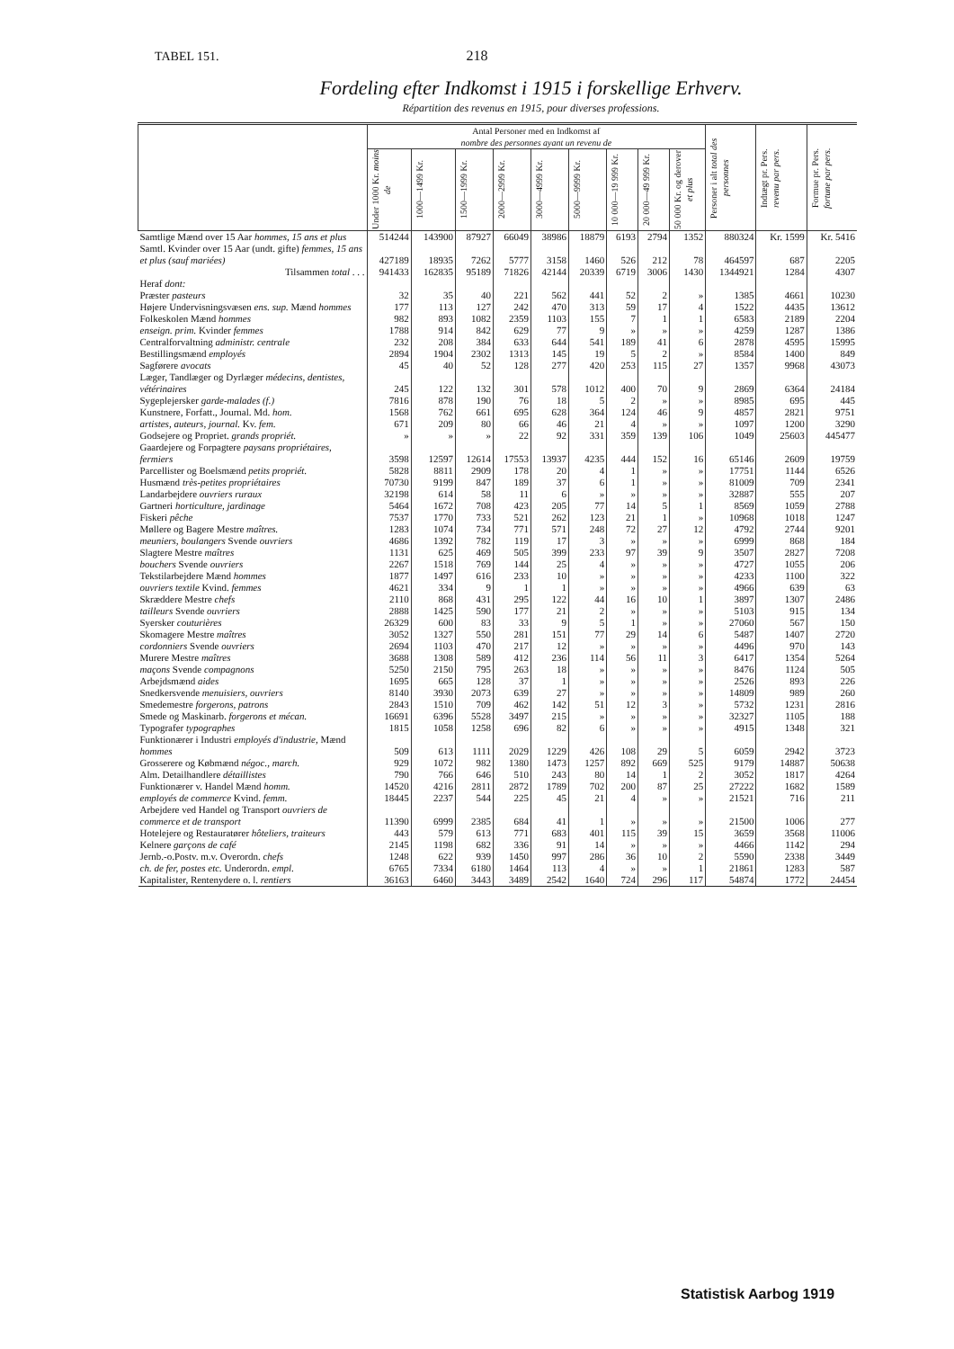TABEL 151.
218
Fordeling efter Indkomst i 1915 i forskellige Erhverv.
Répartition des revenus en 1915, pour diverses professions.
| | Antal Personer med en Indkomst af nombre des personnes ayant un revenu de | | | | | | | | | Personer i alt total des personnes | Indtægt pr. Pers. revenu par pers. | Formue pr. Pers. fortune par pers. |
| --- | --- | --- | --- | --- | --- | --- | --- | --- | --- | --- | --- | --- |
| | Under 1000 Kr. moins de | 1000—1499 Kr. | 1500—1999 Kr. | 2000—2999 Kr. | 3000—4999 Kr. | 5000—9999 Kr. | 10 000—19 999 Kr. | 20 000—49 999 Kr. | 50 000 Kr. og derover et plus | | | |
| Samtlige Mænd over 15 Aar hommes, 15 ans et plus | 514244 | 143900 | 87927 | 66049 | 38986 | 18879 | 6193 | 2794 | 1352 | 880324 | Kr. 1599 | Kr. 5416 |
| Samtl. Kvinder over 15 Aar (undt. gifte) femmes, 15 ans et plus (sauf mariées) | 427189 | 18935 | 7262 | 5777 | 3158 | 1460 | 526 | 212 | 78 | 464597 | 687 | 2205 |
| Tilsammen total . . . | 941433 | 162835 | 95189 | 71826 | 42144 | 20339 | 6719 | 3006 | 1430 | 1344921 | 1284 | 4307 |
| Heraf dont: | | | | | | | | | | | | |
| Præster pasteurs | 32 | 35 | 40 | 221 | 562 | 441 | 52 | 2 | » | 1385 | 4661 | 10230 |
| Højere Undervisningsvæsen ens. sup. Mænd hommes | 177 | 113 | 127 | 242 | 470 | 313 | 59 | 17 | 4 | 1522 | 4435 | 13612 |
| Folkeskolen Mænd hommes | 982 | 893 | 1082 | 2359 | 1103 | 155 | 7 | 1 | 1 | 6583 | 2189 | 2204 |
| enseign. prim. Kvinder femmes | 1788 | 914 | 842 | 629 | 77 | 9 | » | » | » | 4259 | 1287 | 1386 |
| Centralforvaltning administr. centrale | 232 | 208 | 384 | 633 | 644 | 541 | 189 | 41 | 6 | 2878 | 4595 | 15995 |
| Bestillingsmænd employés | 2894 | 1904 | 2302 | 1313 | 145 | 19 | 5 | 2 | » | 8584 | 1400 | 849 |
| Sagførere avocats | 45 | 40 | 52 | 128 | 277 | 420 | 253 | 115 | 27 | 1357 | 9968 | 43073 |
| Læger, Tandlæger og Dyrlæger médecins, dentistes, vétérinaires | 245 | 122 | 132 | 301 | 578 | 1012 | 400 | 70 | 9 | 2869 | 6364 | 24184 |
| Sygeplejersker garde-malades (f.) | 7816 | 878 | 190 | 76 | 18 | 5 | 2 | » | » | 8985 | 695 | 445 |
| Kunstnere, Forfatt., Journal. Md. hom. | 1568 | 762 | 661 | 695 | 628 | 364 | 124 | 46 | 9 | 4857 | 2821 | 9751 |
| artistes, auteurs, journal. Kv. fem. | 671 | 209 | 80 | 66 | 46 | 21 | 4 | » | » | 1097 | 1200 | 3290 |
| Godsejere og Propriet. grands propriét. | » | » | » | 22 | 92 | 331 | 359 | 139 | 106 | 1049 | 25603 | 445477 |
| Gaardejere og Forpagtere paysans propriétaires, fermiers | 3598 | 12597 | 12614 | 17553 | 13937 | 4235 | 444 | 152 | 16 | 65146 | 2609 | 19759 |
| Parcellister og Boelsmænd petits propriét. | 5828 | 8811 | 2909 | 178 | 20 | 4 | 1 | » | » | 17751 | 1144 | 6526 |
| Husmænd très-petites propriétaires | 70730 | 9199 | 847 | 189 | 37 | 6 | 1 | » | » | 81009 | 709 | 2341 |
| Landarbejdere ouvriers ruraux | 32198 | 614 | 58 | 11 | 6 | » | » | » | » | 32887 | 555 | 207 |
| Gartneri horticulture, jardinage | 5464 | 1672 | 708 | 423 | 205 | 77 | 14 | 5 | 1 | 8569 | 1059 | 2788 |
| Fiskeri pêche | 7537 | 1770 | 733 | 521 | 262 | 123 | 21 | 1 | » | 10968 | 1018 | 1247 |
| Møllere og Bagere Mestre maîtres. | 1283 | 1074 | 734 | 771 | 571 | 248 | 72 | 27 | 12 | 4792 | 2744 | 9201 |
| meuniers, boulangers Svende ouvriers | 4686 | 1392 | 782 | 119 | 17 | 3 | » | » | » | 6999 | 868 | 184 |
| Slagtere Mestre maîtres | 1131 | 625 | 469 | 505 | 399 | 233 | 97 | 39 | 9 | 3507 | 2827 | 7208 |
| bouchers Svende ouvriers | 2267 | 1518 | 769 | 144 | 25 | 4 | » | » | » | 4727 | 1055 | 206 |
| Tekstilarbejdere Mænd hommes | 1877 | 1497 | 616 | 233 | 10 | » | » | » | » | 4233 | 1100 | 322 |
| ouvriers textile Kvind. femmes | 4621 | 334 | 9 | 1 | 1 | » | » | » | » | 4966 | 639 | 63 |
| Skræddere Mestre chefs | 2110 | 868 | 431 | 295 | 122 | 44 | 16 | 10 | 1 | 3897 | 1307 | 2486 |
| tailleurs Svende ouvriers | 2888 | 1425 | 590 | 177 | 21 | 2 | » | » | » | 5103 | 915 | 134 |
| Syersker couturières | 26329 | 600 | 83 | 33 | 9 | 5 | 1 | » | » | 27060 | 567 | 150 |
| Skomagere Mestre maîtres | 3052 | 1327 | 550 | 281 | 151 | 77 | 29 | 14 | 6 | 5487 | 1407 | 2720 |
| cordonniers Svende ouvriers | 2694 | 1103 | 470 | 217 | 12 | » | » | » | » | 4496 | 970 | 143 |
| Murere Mestre maîtres | 3688 | 1308 | 589 | 412 | 236 | 114 | 56 | 11 | 3 | 6417 | 1354 | 5264 |
| maçons Svende compagnons | 5250 | 2150 | 795 | 263 | 18 | » | » | » | » | 8476 | 1124 | 505 |
| Arbejdsmænd aides | 1695 | 665 | 128 | 37 | 1 | » | » | » | » | 2526 | 893 | 226 |
| Snedkersvende menuisiers, ouvriers | 8140 | 3930 | 2073 | 639 | 27 | » | » | » | » | 14809 | 989 | 260 |
| Smedemestre forgerons, patrons | 2843 | 1510 | 709 | 462 | 142 | 51 | 12 | 3 | » | 5732 | 1231 | 2816 |
| Smede og Maskinarb. forgerons et mécan. | 16691 | 6396 | 5528 | 3497 | 215 | » | » | » | » | 32327 | 1105 | 188 |
| Typografer typographes | 1815 | 1058 | 1258 | 696 | 82 | 6 | » | » | » | 4915 | 1348 | 321 |
| Funktionærer i Industri employés d'industrie, Mænd hommes | 509 | 613 | 1111 | 2029 | 1229 | 426 | 108 | 29 | 5 | 6059 | 2942 | 3723 |
| Grosserere og Købmænd négoc., march. | 929 | 1072 | 982 | 1380 | 1473 | 1257 | 892 | 669 | 525 | 9179 | 14887 | 50638 |
| Alm. Detailhandlere détaillistes | 790 | 766 | 646 | 510 | 243 | 80 | 14 | 1 | 2 | 3052 | 1817 | 4264 |
| Funktionærer v. Handel Mænd homm. | 14520 | 4216 | 2811 | 2872 | 1789 | 702 | 200 | 87 | 25 | 27222 | 1682 | 1589 |
| employés de commerce Kvind. femm. | 18445 | 2237 | 544 | 225 | 45 | 21 | 4 | » | » | 21521 | 716 | 211 |
| Arbejdere ved Handel og Transport ouvriers de commerce et de transport | 11390 | 6999 | 2385 | 684 | 41 | 1 | » | » | » | 21500 | 1006 | 277 |
| Hotelejere og Restauratører hôteliers, traiteurs | 443 | 579 | 613 | 771 | 683 | 401 | 115 | 39 | 15 | 3659 | 3568 | 11006 |
| Kelnere garçons de café | 2145 | 1198 | 682 | 336 | 91 | 14 | » | » | » | 4466 | 1142 | 294 |
| Jernb.-o.Postv. m.v. Overordn. chefs | 1248 | 622 | 939 | 1450 | 997 | 286 | 36 | 10 | 2 | 5590 | 2338 | 3449 |
| ch. de fer, postes etc. Underordn. empl. | 6765 | 7334 | 6180 | 1464 | 113 | 4 | » | » | 1 | 21861 | 1283 | 587 |
| Kapitalister, Rentenydere o. l. rentiers | 36163 | 6460 | 3443 | 3489 | 2542 | 1640 | 724 | 296 | 117 | 54874 | 1772 | 24454 |
Statistisk Aarbog 1919